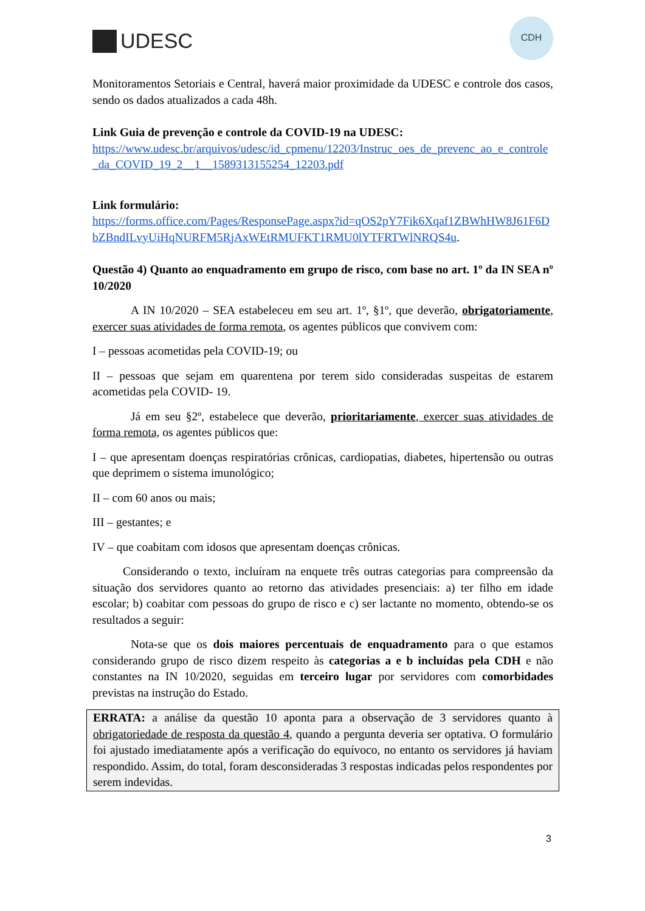UDESC
CDH
Monitoramentos Setoriais e Central, haverá maior proximidade da UDESC e controle dos casos, sendo os dados atualizados a cada 48h.
Link Guia de prevenção e controle da COVID-19 na UDESC:
https://www.udesc.br/arquivos/udesc/id_cpmenu/12203/Instruc_oes_de_prevenc_ao_e_controle_da_COVID_19_2__1__1589313155254_12203.pdf
Link formulário:
https://forms.office.com/Pages/ResponsePage.aspx?id=qOS2pY7Fik6Xqaf1ZBWhHW8J61F6DbZBndILvyUiHqNURFM5RjAxWEtRMUFKT1RMU0lYTFRTWlNRQS4u.
Questão 4) Quanto ao enquadramento em grupo de risco, com base no art. 1º da IN SEA nº 10/2020
A IN 10/2020 – SEA estabeleceu em seu art. 1º, §1º, que deverão, obrigatoriamente, exercer suas atividades de forma remota, os agentes públicos que convivem com:
I – pessoas acometidas pela COVID-19; ou
II – pessoas que sejam em quarentena por terem sido consideradas suspeitas de estarem acometidas pela COVID- 19.
Já em seu §2º, estabelece que deverão, prioritariamente, exercer suas atividades de forma remota, os agentes públicos que:
I – que apresentam doenças respiratórias crônicas, cardiopatias, diabetes, hipertensão ou outras que deprimem o sistema imunológico;
II – com 60 anos ou mais;
III – gestantes; e
IV – que coabitam com idosos que apresentam doenças crônicas.
Considerando o texto, incluíram na enquete três outras categorias para compreensão da situação dos servidores quanto ao retorno das atividades presenciais: a) ter filho em idade escolar; b) coabitar com pessoas do grupo de risco e c) ser lactante no momento, obtendo-se os resultados a seguir:
Nota-se que os dois maiores percentuais de enquadramento para o que estamos considerando grupo de risco dizem respeito às categorias a e b incluídas pela CDH e não constantes na IN 10/2020, seguidas em terceiro lugar por servidores com comorbidades previstas na instrução do Estado.
ERRATA: a análise da questão 10 aponta para a observação de 3 servidores quanto à obrigatoriedade de resposta da questão 4, quando a pergunta deveria ser optativa. O formulário foi ajustado imediatamente após a verificação do equívoco, no entanto os servidores já haviam respondido. Assim, do total, foram desconsideradas 3 respostas indicadas pelos respondentes por serem indevidas.
3